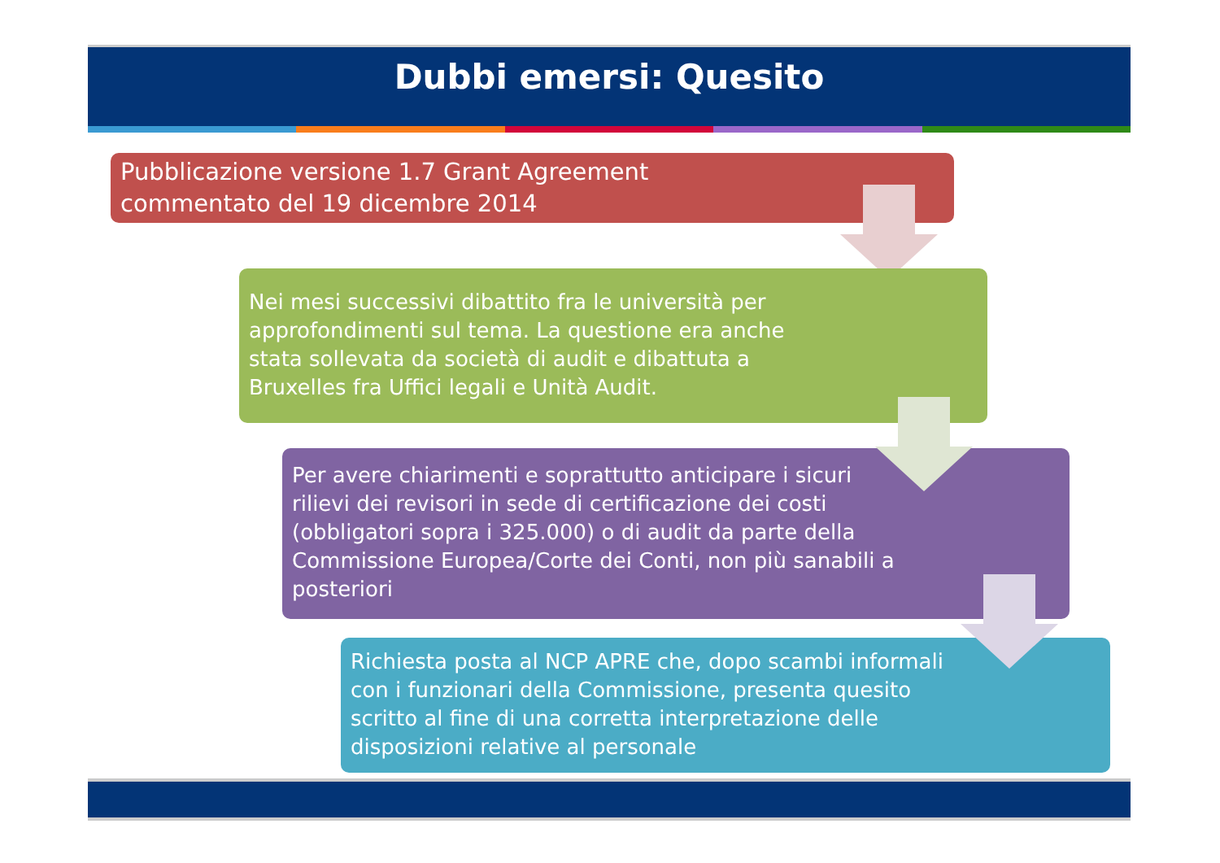Dubbi emersi: Quesito
Pubblicazione versione 1.7 Grant Agreement
commentato del 19 dicembre 2014
Nei mesi successivi dibattito fra le università per
approfondimenti sul tema. La questione era anche
stata sollevata da società di audit e dibattuta a
Bruxelles fra Uffici legali e Unità Audit.
Per avere chiarimenti e soprattutto anticipare i sicuri
rilievi dei revisori in sede di certificazione dei costi
(obbligatori sopra i 325.000) o di audit da parte della
Commissione Europea/Corte dei Conti, non più sanabili a
posteriori
Richiesta posta al NCP APRE che, dopo scambi informali
con i funzionari della Commissione, presenta quesito
scritto al fine di una corretta interpretazione delle
disposizioni relative al personale